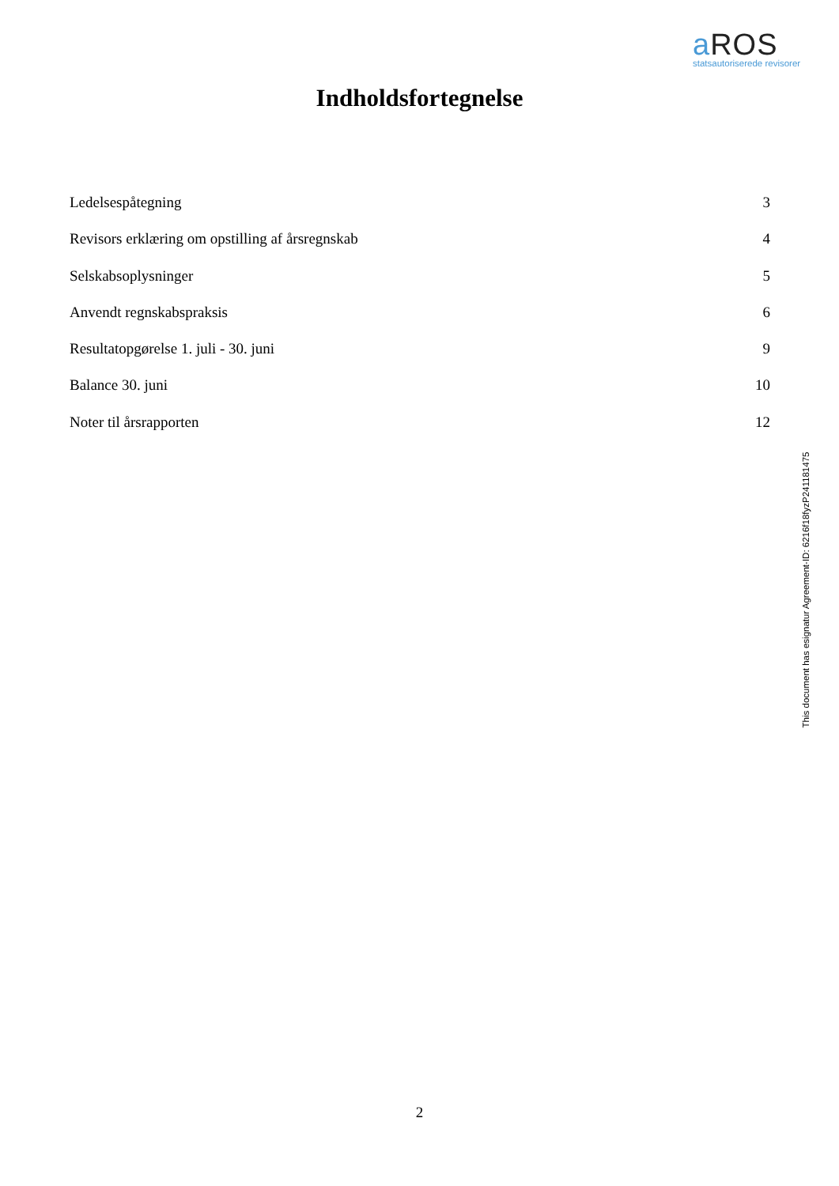a ROS
statsautoriserede revisorer
Indholdsfortegnelse
Ledelsespåtegning 3
Revisors erklæring om opstilling af årsregnskab 4
Selskabsoplysninger 5
Anvendt regnskabspraksis 6
Resultatopgørelse 1. juli - 30. juni 9
Balance 30. juni 10
Noter til årsrapporten 12
This document has esignatur Agreement-ID: 6216f18fyzP241181475
2